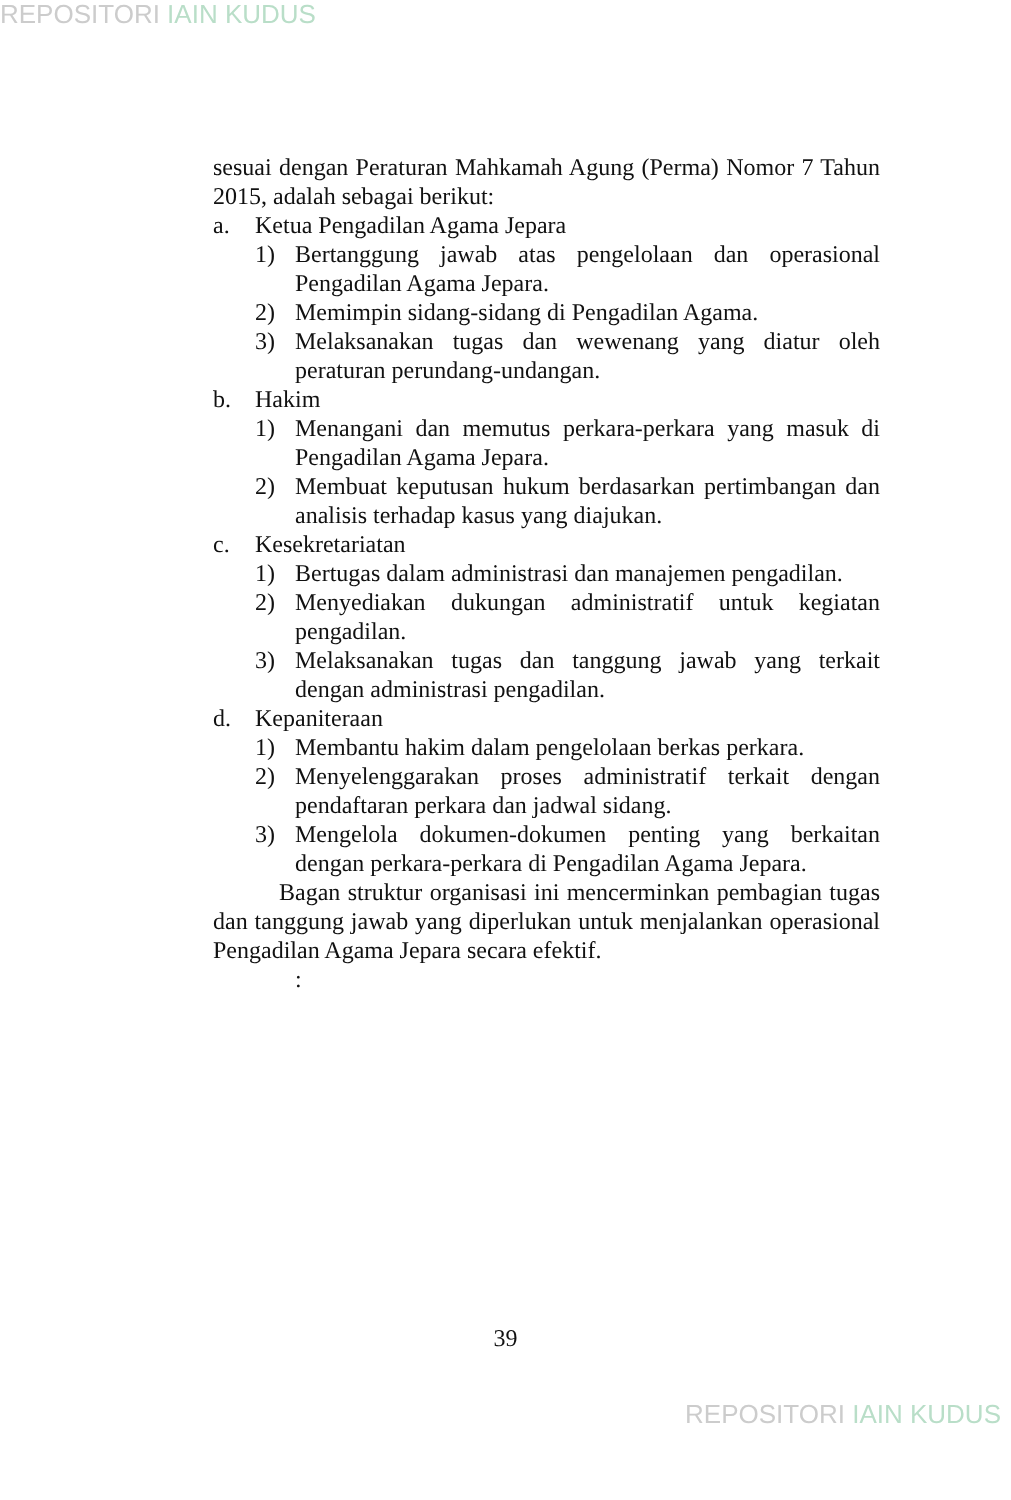REPOSITORI IAIN KUDUS
sesuai dengan Peraturan Mahkamah Agung (Perma) Nomor 7 Tahun 2015, adalah sebagai berikut:
a. Ketua Pengadilan Agama Jepara
1) Bertanggung jawab atas pengelolaan dan operasional Pengadilan Agama Jepara.
2) Memimpin sidang-sidang di Pengadilan Agama.
3) Melaksanakan tugas dan wewenang yang diatur oleh peraturan perundang-undangan.
b. Hakim
1) Menangani dan memutus perkara-perkara yang masuk di Pengadilan Agama Jepara.
2) Membuat keputusan hukum berdasarkan pertimbangan dan analisis terhadap kasus yang diajukan.
c. Kesekretariatan
1) Bertugas dalam administrasi dan manajemen pengadilan.
2) Menyediakan dukungan administratif untuk kegiatan pengadilan.
3) Melaksanakan tugas dan tanggung jawab yang terkait dengan administrasi pengadilan.
d. Kepaniteraan
1) Membantu hakim dalam pengelolaan berkas perkara.
2) Menyelenggarakan proses administratif terkait dengan pendaftaran perkara dan jadwal sidang.
3) Mengelola dokumen-dokumen penting yang berkaitan dengan perkara-perkara di Pengadilan Agama Jepara.
Bagan struktur organisasi ini mencerminkan pembagian tugas dan tanggung jawab yang diperlukan untuk menjalankan operasional Pengadilan Agama Jepara secara efektif.
:
39
REPOSITORI IAIN KUDUS